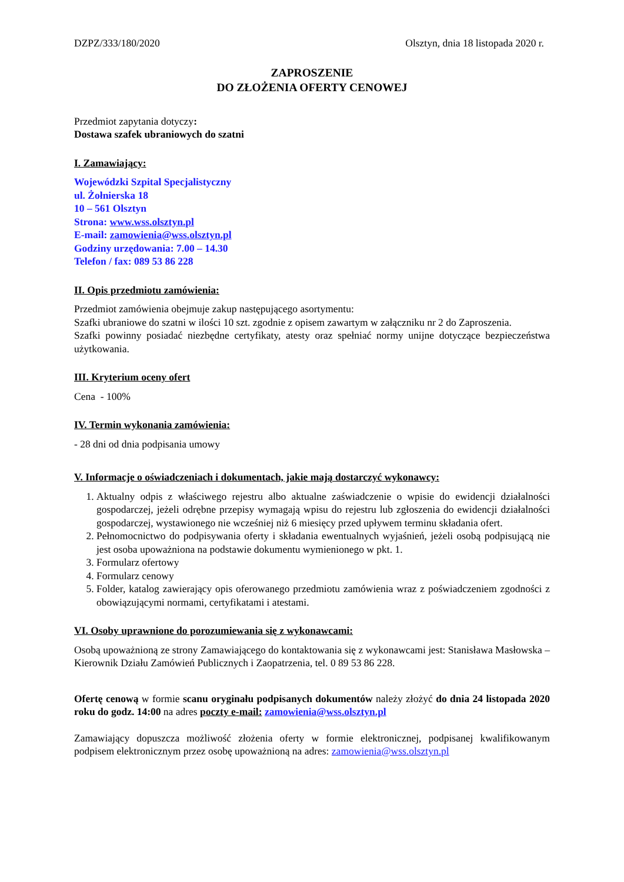DZPZ/333/180/2020 Olsztyn, dnia 18 listopada 2020 r.
ZAPROSZENIE
DO ZŁOŻENIA OFERTY CENOWEJ
Przedmiot zapytania dotyczy:
Dostawa szafek ubraniowych do szatni
I. Zamawiający:
Wojewódzki Szpital Specjalistyczny
ul. Żołnierska 18
10 – 561 Olsztyn
Strona: www.wss.olsztyn.pl
E-mail: zamowienia@wss.olsztyn.pl
Godziny urzędowania: 7.00 – 14.30
Telefon / fax: 089 53 86 228
II. Opis przedmiotu zamówienia:
Przedmiot zamówienia obejmuje zakup następującego asortymentu:
Szafki ubraniowe do szatni w ilości 10 szt. zgodnie z opisem zawartym w załączniku nr 2 do Zaproszenia.
Szafki powinny posiadać niezbędne certyfikaty, atesty oraz spełniać normy unijne dotyczące bezpieczeństwa użytkowania.
III. Kryterium oceny ofert
Cena - 100%
IV. Termin wykonania zamówienia:
- 28 dni od dnia podpisania umowy
V. Informacje o oświadczeniach i dokumentach, jakie mają dostarczyć wykonawcy:
1. Aktualny odpis z właściwego rejestru albo aktualne zaświadczenie o wpisie do ewidencji działalności gospodarczej, jeżeli odrębne przepisy wymagają wpisu do rejestru lub zgłoszenia do ewidencji działalności gospodarczej, wystawionego nie wcześniej niż 6 miesięcy przed upływem terminu składania ofert.
2. Pełnomocnictwo do podpisywania oferty i składania ewentualnych wyjaśnień, jeżeli osobą podpisującą nie jest osoba upoważniona na podstawie dokumentu wymienionego w pkt. 1.
3. Formularz ofertowy
4. Formularz cenowy
5. Folder, katalog zawierający opis oferowanego przedmiotu zamówienia wraz z poświadczeniem zgodności z obowiązującymi normami, certyfikatami i atestami.
VI. Osoby uprawnione do porozumiewania się z wykonawcami:
Osobą upoważnioną ze strony Zamawiającego do kontaktowania się z wykonawcami jest: Stanisława Masłowska – Kierownik Działu Zamówień Publicznych i Zaopatrzenia, tel. 0 89 53 86 228.
Ofertę cenową w formie scanu oryginału podpisanych dokumentów należy złożyć do dnia 24 listopada 2020 roku do godz. 14:00 na adres poczty e-mail: zamowienia@wss.olsztyn.pl
Zamawiający dopuszcza możliwość złożenia oferty w formie elektronicznej, podpisanej kwalifikowanym podpisem elektronicznym przez osobę upoważnioną na adres: zamowienia@wss.olsztyn.pl